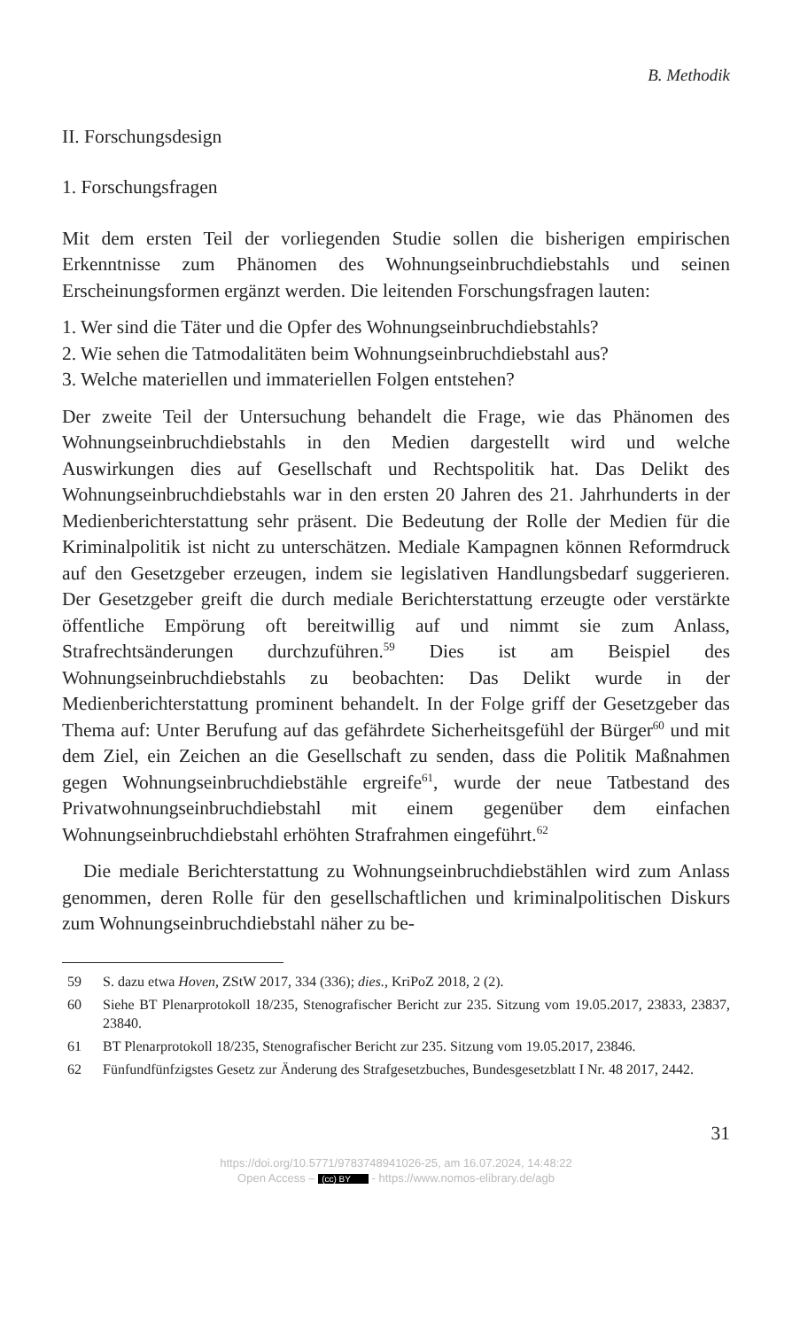B. Methodik
II. Forschungsdesign
1. Forschungsfragen
Mit dem ersten Teil der vorliegenden Studie sollen die bisherigen empirischen Erkenntnisse zum Phänomen des Wohnungseinbruchdiebstahls und seinen Erscheinungsformen ergänzt werden. Die leitenden Forschungsfragen lauten:
1. Wer sind die Täter und die Opfer des Wohnungseinbruchdiebstahls?
2. Wie sehen die Tatmodalitäten beim Wohnungseinbruchdiebstahl aus?
3. Welche materiellen und immateriellen Folgen entstehen?
Der zweite Teil der Untersuchung behandelt die Frage, wie das Phänomen des Wohnungseinbruchdiebstahls in den Medien dargestellt wird und welche Auswirkungen dies auf Gesellschaft und Rechtspolitik hat. Das Delikt des Wohnungseinbruchdiebstahls war in den ersten 20 Jahren des 21. Jahrhunderts in der Medienberichterstattung sehr präsent. Die Bedeutung der Rolle der Medien für die Kriminalpolitik ist nicht zu unterschätzen. Mediale Kampagnen können Reformdruck auf den Gesetzgeber erzeugen, indem sie legislativen Handlungsbedarf suggerieren. Der Gesetzgeber greift die durch mediale Berichterstattung erzeugte oder verstärkte öffentliche Empörung oft bereitwillig auf und nimmt sie zum Anlass, Strafrechtsänderungen durchzuführen.<sup>59</sup> Dies ist am Beispiel des Wohnungseinbruchdiebstahls zu beobachten: Das Delikt wurde in der Medienberichterstattung prominent behandelt. In der Folge griff der Gesetzgeber das Thema auf: Unter Berufung auf das gefährdete Sicherheitsgefühl der Bürger<sup>60</sup> und mit dem Ziel, ein Zeichen an die Gesellschaft zu senden, dass die Politik Maßnahmen gegen Wohnungseinbruchdiebstähle ergreife<sup>61</sup>, wurde der neue Tatbestand des Privatwohnungseinbruchdiebstahl mit einem gegenüber dem einfachen Wohnungseinbruchdiebstahl erhöhten Strafrahmen eingeführt.<sup>62</sup>
Die mediale Berichterstattung zu Wohnungseinbruchdiebstählen wird zum Anlass genommen, deren Rolle für den gesellschaftlichen und kriminalpolitischen Diskurs zum Wohnungseinbruchdiebstahl näher zu be-
59 S. dazu etwa Hoven, ZStW 2017, 334 (336); dies., KriPoZ 2018, 2 (2).
60 Siehe BT Plenarprotokoll 18/235, Stenografischer Bericht zur 235. Sitzung vom 19.05.2017, 23833, 23837, 23840.
61 BT Plenarprotokoll 18/235, Stenografischer Bericht zur 235. Sitzung vom 19.05.2017, 23846.
62 Fünfundfünfzigstes Gesetz zur Änderung des Strafgesetzbuches, Bundesgesetzblatt I Nr. 48 2017, 2442.
31
https://doi.org/10.5771/9783748941026-25, am 16.07.2024, 14:48:22
Open Access – (cc) BY - https://www.nomos-elibrary.de/agb